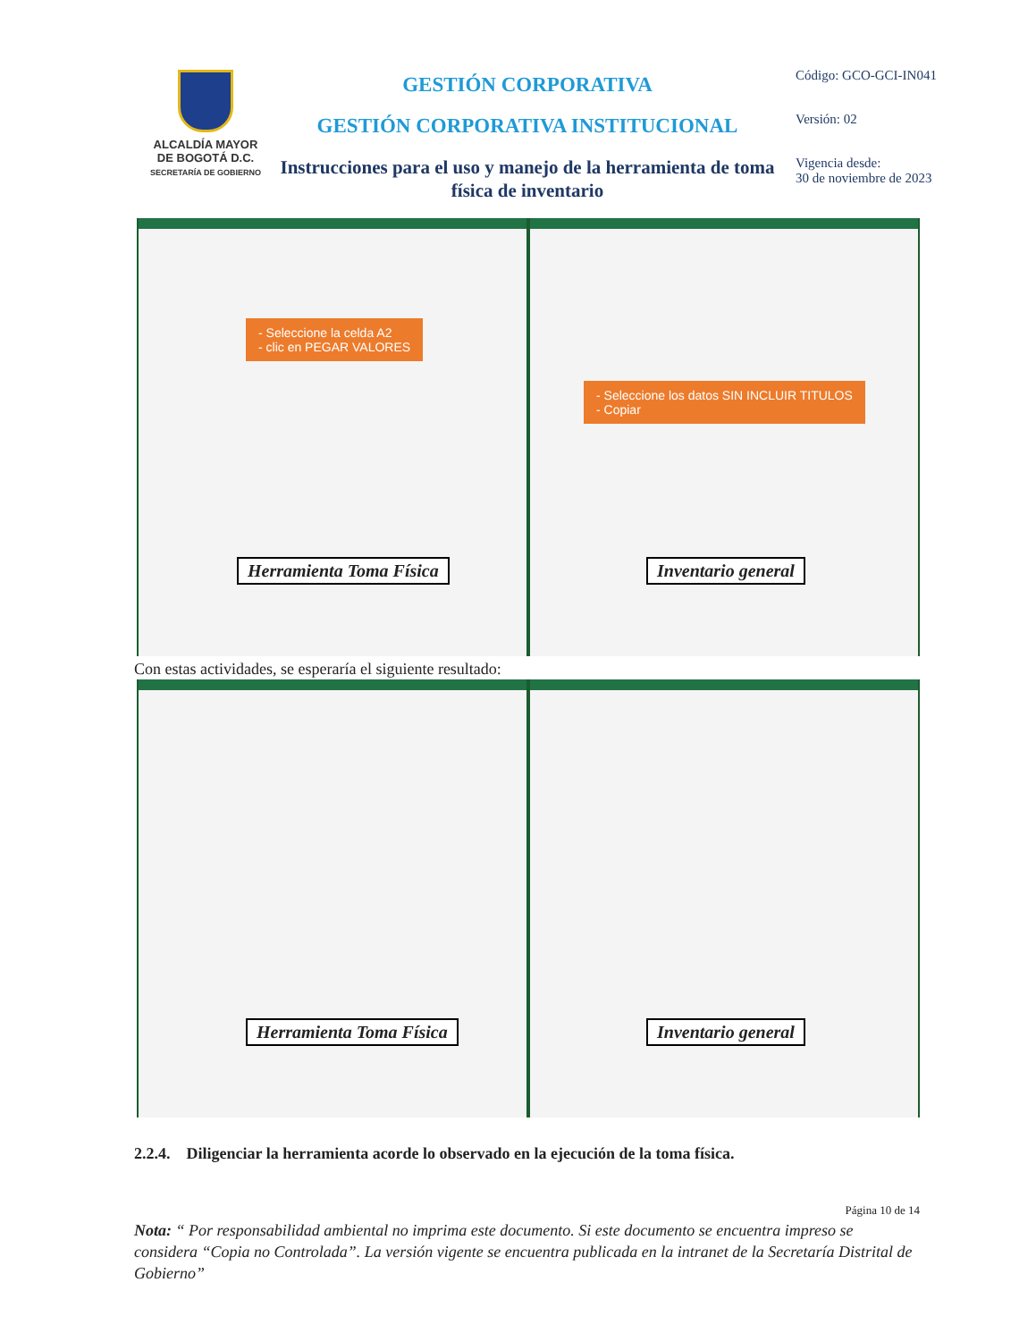ALCALDÍA MAYOR
DE BOGOTÁ D.C.
SECRETARÍA DE GOBIERNO
GESTIÓN CORPORATIVA
GESTIÓN CORPORATIVA INSTITUCIONAL
Instrucciones para el uso y manejo de la herramienta de toma física de inventario
Código: GCO-GCI-IN041
Versión: 02
Vigencia desde:
30 de noviembre de 2023
- Seleccione la celda A2
- clic en PEGAR VALORES
Herramienta Toma Física
- Seleccione los datos SIN INCLUIR TITULOS
- Copiar
Inventario general
Con estas actividades, se esperaría el siguiente resultado:
Herramienta Toma Física
Inventario general
2.2.4. Diligenciar la herramienta acorde lo observado en la ejecución de la toma física.
Página 10 de 14
Nota: “ Por responsabilidad ambiental no imprima este documento. Si este documento se encuentra impreso se considera “Copia no Controlada”. La versión vigente se encuentra publicada en la intranet de la Secretaría Distrital de Gobierno”